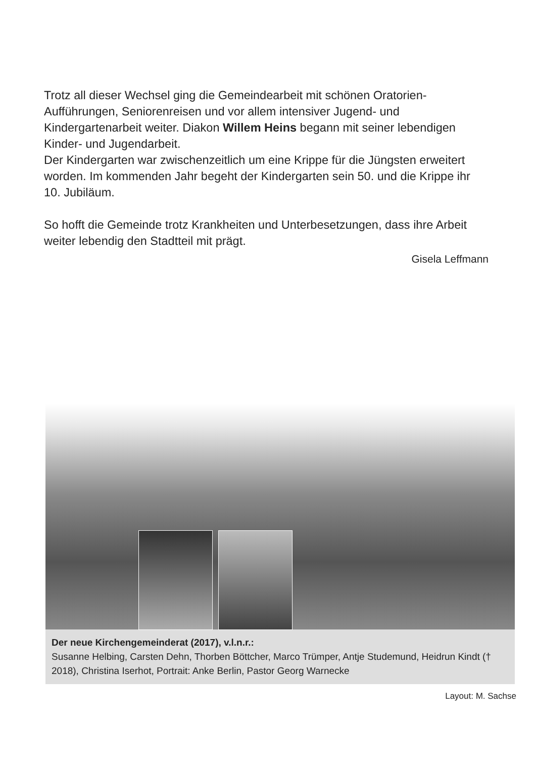Trotz all dieser Wechsel ging die Gemeindearbeit mit schönen Oratorien-Aufführungen, Seniorenreisen und vor allem intensiver Jugend- und Kindergartenarbeit weiter. Diakon Willem Heins begann mit seiner lebendigen Kinder- und Jugendarbeit.
Der Kindergarten war zwischenzeitlich um eine Krippe für die Jüngsten erweitert worden. Im kommenden Jahr begeht der Kindergarten sein 50. und die Krippe ihr 10. Jubiläum.
So hofft die Gemeinde trotz Krankheiten und Unterbesetzungen, dass ihre Arbeit weiter lebendig den Stadtteil mit prägt.
Gisela Leffmann
Der neue Kirchengemeinderat (2017), v.l.n.r.:
Susanne Helbing, Carsten Dehn, Thorben Böttcher, Marco Trümper, Antje Studemund, Heidrun Kindt († 2018), Christina Iserhot, Portrait: Anke Berlin, Pastor Georg Warnecke
Layout: M. Sachse